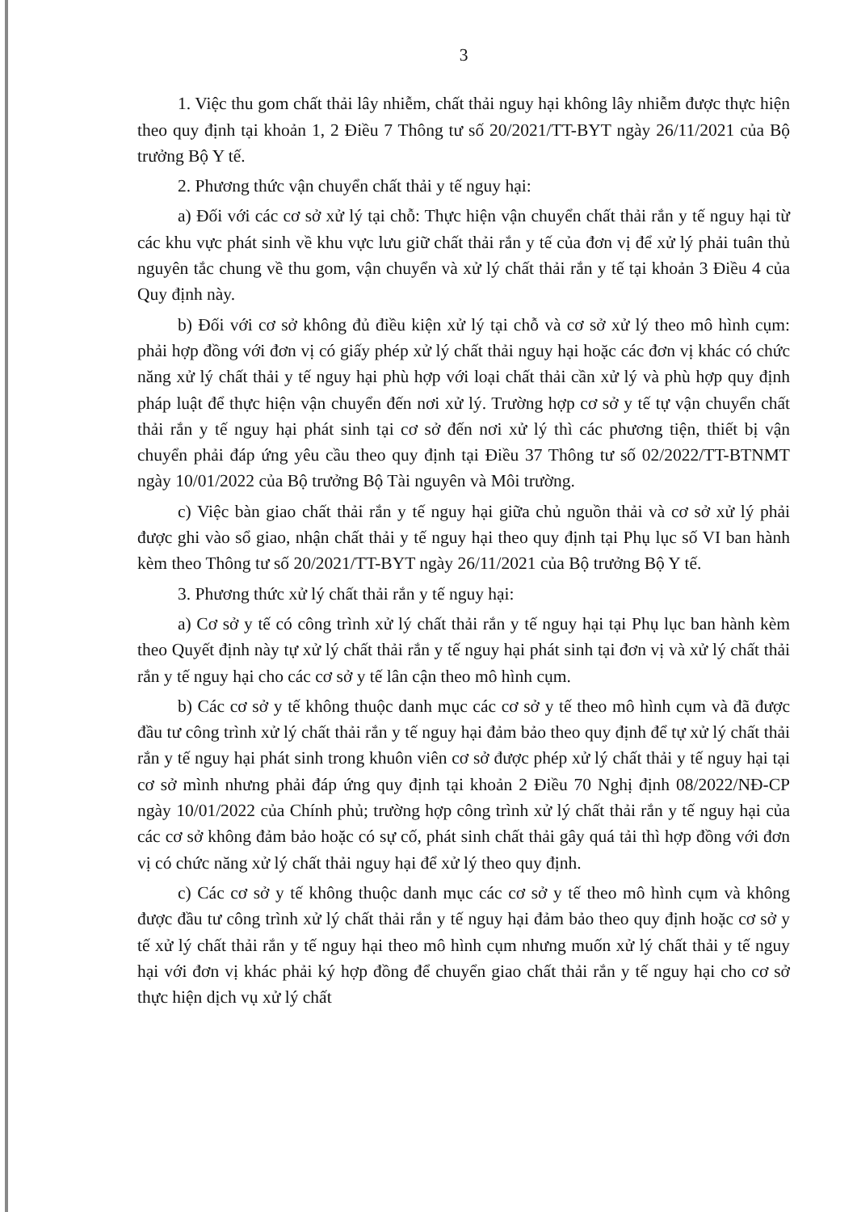3
1. Việc thu gom chất thải lây nhiễm, chất thải nguy hại không lây nhiễm được thực hiện theo quy định tại khoản 1, 2 Điều 7 Thông tư số 20/2021/TT-BYT ngày 26/11/2021 của Bộ trưởng Bộ Y tế.
2. Phương thức vận chuyển chất thải y tế nguy hại:
a) Đối với các cơ sở xử lý tại chỗ: Thực hiện vận chuyển chất thải rắn y tế nguy hại từ các khu vực phát sinh về khu vực lưu giữ chất thải rắn y tế của đơn vị để xử lý phải tuân thủ nguyên tắc chung về thu gom, vận chuyển và xử lý chất thải rắn y tế tại khoản 3 Điều 4 của Quy định này.
b) Đối với cơ sở không đủ điều kiện xử lý tại chỗ và cơ sở xử lý theo mô hình cụm: phải hợp đồng với đơn vị có giấy phép xử lý chất thải nguy hại hoặc các đơn vị khác có chức năng xử lý chất thải y tế nguy hại phù hợp với loại chất thải cần xử lý và phù hợp quy định pháp luật để thực hiện vận chuyển đến nơi xử lý. Trường hợp cơ sở y tế tự vận chuyển chất thải rắn y tế nguy hại phát sinh tại cơ sở đến nơi xử lý thì các phương tiện, thiết bị vận chuyển phải đáp ứng yêu cầu theo quy định tại Điều 37 Thông tư số 02/2022/TT-BTNMT ngày 10/01/2022 của Bộ trưởng Bộ Tài nguyên và Môi trường.
c) Việc bàn giao chất thải rắn y tế nguy hại giữa chủ nguồn thải và cơ sở xử lý phải được ghi vào sổ giao, nhận chất thải y tế nguy hại theo quy định tại Phụ lục số VI ban hành kèm theo Thông tư số 20/2021/TT-BYT ngày 26/11/2021 của Bộ trưởng Bộ Y tế.
3. Phương thức xử lý chất thải rắn y tế nguy hại:
a) Cơ sở y tế có công trình xử lý chất thải rắn y tế nguy hại tại Phụ lục ban hành kèm theo Quyết định này tự xử lý chất thải rắn y tế nguy hại phát sinh tại đơn vị và xử lý chất thải rắn y tế nguy hại cho các cơ sở y tế lân cận theo mô hình cụm.
b) Các cơ sở y tế không thuộc danh mục các cơ sở y tế theo mô hình cụm và đã được đầu tư công trình xử lý chất thải rắn y tế nguy hại đảm bảo theo quy định để tự xử lý chất thải rắn y tế nguy hại phát sinh trong khuôn viên cơ sở được phép xử lý chất thải y tế nguy hại tại cơ sở mình nhưng phải đáp ứng quy định tại khoản 2 Điều 70 Nghị định 08/2022/NĐ-CP ngày 10/01/2022 của Chính phủ; trường hợp công trình xử lý chất thải rắn y tế nguy hại của các cơ sở không đảm bảo hoặc có sự cố, phát sinh chất thải gây quá tải thì hợp đồng với đơn vị có chức năng xử lý chất thải nguy hại để xử lý theo quy định.
c) Các cơ sở y tế không thuộc danh mục các cơ sở y tế theo mô hình cụm và không được đầu tư công trình xử lý chất thải rắn y tế nguy hại đảm bảo theo quy định hoặc cơ sở y tế xử lý chất thải rắn y tế nguy hại theo mô hình cụm nhưng muốn xử lý chất thải y tế nguy hại với đơn vị khác phải ký hợp đồng để chuyển giao chất thải rắn y tế nguy hại cho cơ sở thực hiện dịch vụ xử lý chất